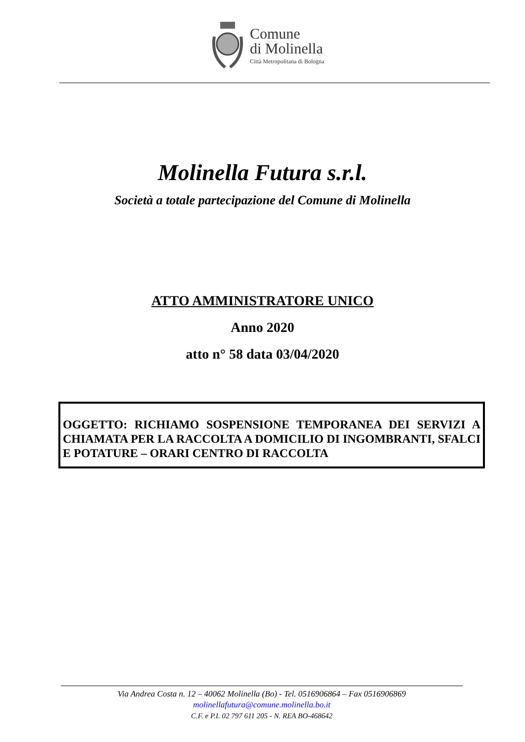Comune
di Molinella
Città Metropolitana di Bologna
Molinella Futura s.r.l.
Società a totale partecipazione del Comune di Molinella
ATTO AMMINISTRATORE UNICO
Anno 2020
atto n° 58 data 03/04/2020
OGGETTO: RICHIAMO SOSPENSIONE TEMPORANEA DEI SERVIZI A CHIAMATA PER LA RACCOLTA A DOMICILIO DI INGOMBRANTI, SFALCI E POTATURE – ORARI CENTRO DI RACCOLTA
Via Andrea Costa n. 12 – 40062 Molinella (Bo) - Tel. 0516906864 – Fax 0516906869
molinellafutura@comune.molinella.bo.it
C.F. e P.I. 02 797 611 205 - N. REA BO-468642